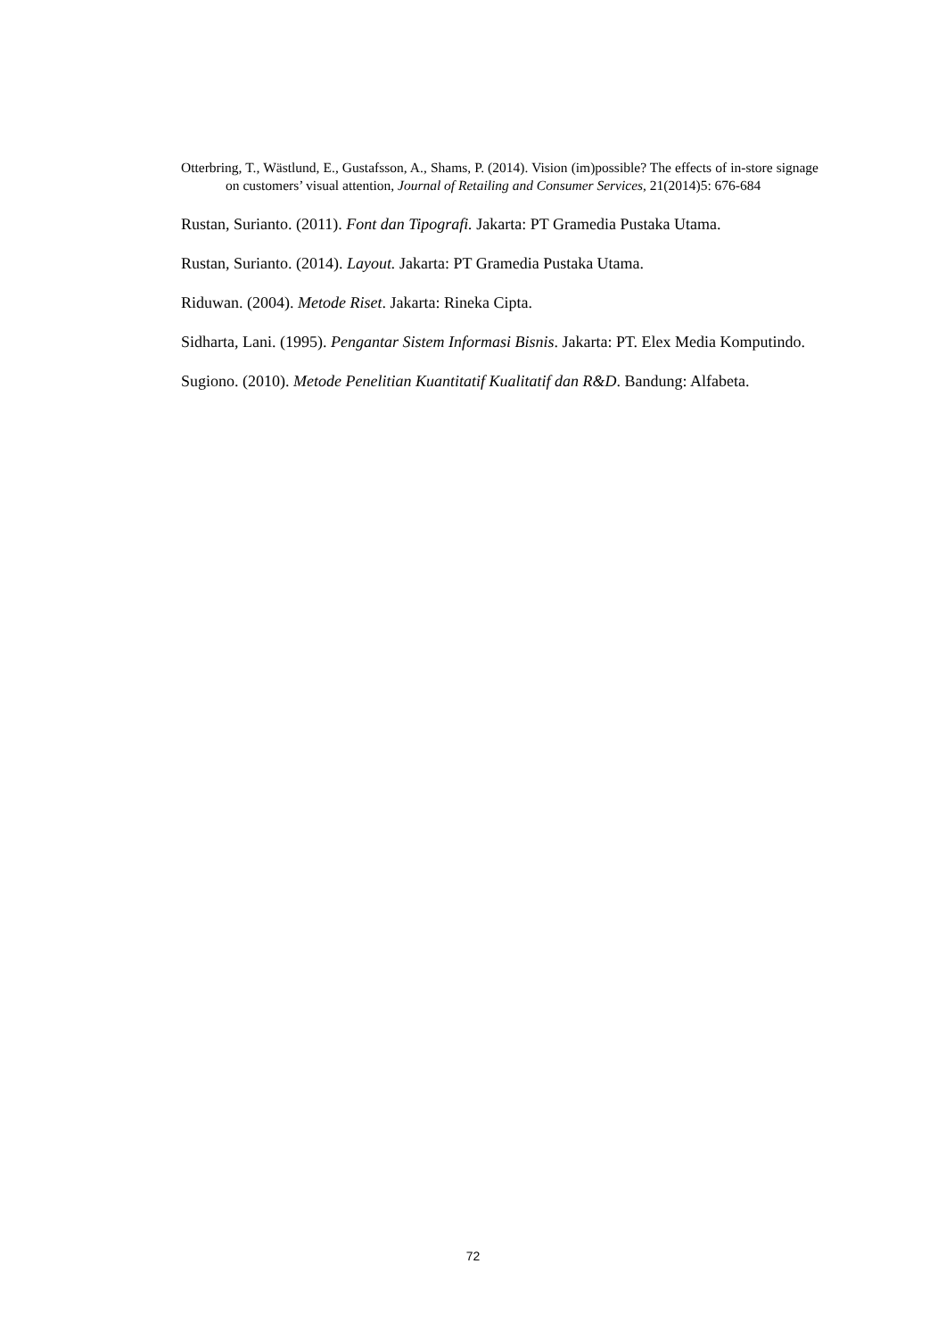Otterbring, T., Wästlund, E., Gustafsson, A., Shams, P. (2014). Vision (im)possible? The effects of in-store signage on customers’ visual attention, Journal of Retailing and Consumer Services, 21(2014)5: 676-684
Rustan, Surianto. (2011). Font dan Tipografi. Jakarta: PT Gramedia Pustaka Utama.
Rustan, Surianto. (2014). Layout. Jakarta: PT Gramedia Pustaka Utama.
Riduwan. (2004). Metode Riset. Jakarta: Rineka Cipta.
Sidharta, Lani. (1995). Pengantar Sistem Informasi Bisnis. Jakarta: PT. Elex Media Komputindo.
Sugiono. (2010). Metode Penelitian Kuantitatif Kualitatif dan R&D. Bandung: Alfabeta.
72